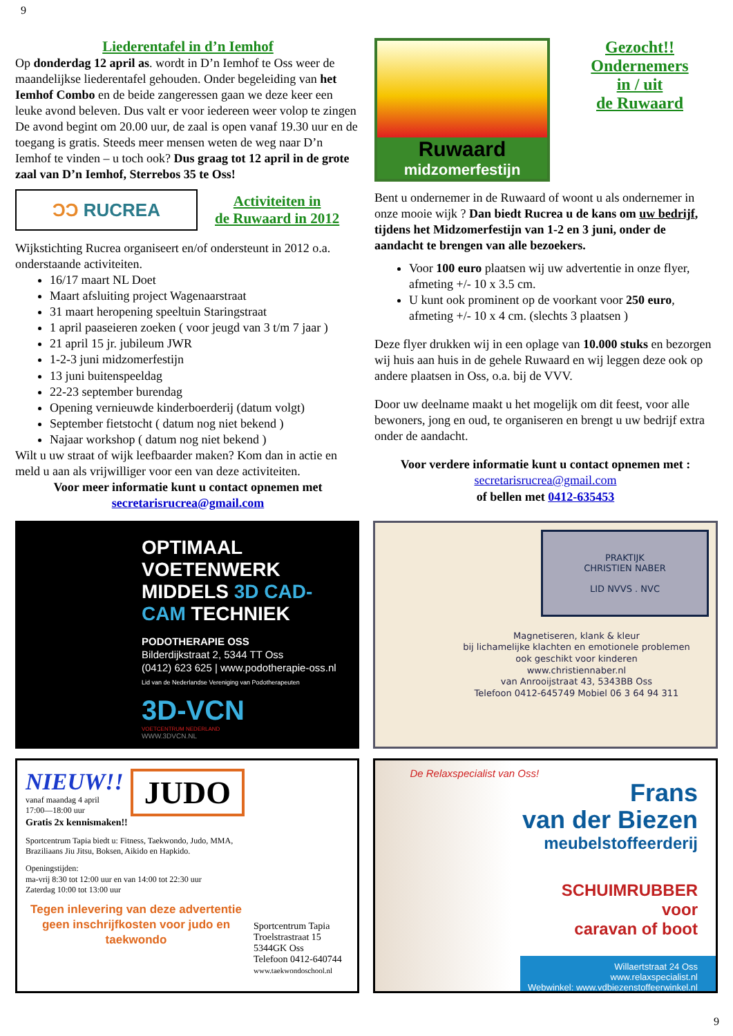9
Liederentafel in d’n Iemhof
Op donderdag 12 april as. wordt in D’n Iemhof te Oss weer de maandelijkse liederentafel gehouden. Onder begeleiding van het Iemhof Combo en de beide zangeressen gaan we deze keer een leuke avond beleven. Dus valt er voor iedereen weer volop te zingen De avond begint om 20.00 uur, de zaal is open vanaf 19.30 uur en de toegang is gratis. Steeds meer mensen weten de weg naar D’n Iemhof te vinden – u toch ook? Dus graag tot 12 april in de grote zaal van D’n Iemhof, Sterrebos 35 te Oss!
ƆƆ RUCREA
Activiteiten in
de Ruwaard in 2012
Wijkstichting Rucrea organiseert en/of ondersteunt in 2012 o.a. onderstaande activiteiten.
16/17 maart NL Doet
Maart afsluiting project Wagenaarstraat
31 maart heropening speeltuin Staringstraat
1 april paaseieren zoeken ( voor jeugd van 3 t/m 7 jaar )
21 april 15 jr. jubileum JWR
1-2-3 juni midzomerfestijn
13 juni buitenspeeldag
22-23 september burendag
Opening vernieuwde kinderboerderij (datum volgt)
September fietstocht ( datum nog niet bekend )
Najaar workshop ( datum nog niet bekend )
Wilt u uw straat of wijk leefbaarder maken? Kom dan in actie en meld u aan als vrijwilliger voor een van deze activiteiten.
Voor meer informatie kunt u contact opnemen met secretarisrucrea@gmail.com
Ruwaard
midzomerfestijn
Gezocht!!
Ondernemers
in / uit
de Ruwaard
Bent u ondernemer in de Ruwaard of woont u als ondernemer in onze mooie wijk ? Dan biedt Rucrea u de kans om uw bedrijf, tijdens het Midzomerfestijn van 1-2 en 3 juni, onder de aandacht te brengen van alle bezoekers.
Voor 100 euro plaatsen wij uw advertentie in onze flyer, afmeting +/- 10 x 3.5 cm.
U kunt ook prominent op de voorkant voor 250 euro, afmeting +/- 10 x 4 cm. (slechts 3 plaatsen )
Deze flyer drukken wij in een oplage van 10.000 stuks en bezorgen wij huis aan huis in de gehele Ruwaard en wij leggen deze ook op andere plaatsen in Oss, o.a. bij de VVV.
Door uw deelname maakt u het mogelijk om dit feest, voor alle bewoners, jong en oud, te organiseren en brengt u uw bedrijf extra onder de aandacht.
Voor verdere informatie kunt u contact opnemen met :
secretarisrucrea@gmail.com
of bellen met 0412-635453
OPTIMAAL VOETENWERK MIDDELS 3D CAD-CAM TECHNIEK
PODOTHERAPIE OSS
Bilderdijkstraat 2, 5344 TT Oss
(0412) 623 625 | www.podotherapie-oss.nl
Lid van de Nederlandse Vereniging van Podotherapeuten
3D-VCN
VOETCENTRUM NEDERLAND
WWW.3DVCN.NL
PRAKTIJK
CHRISTIEN NABER
LID NVVS . NVC
Magnetiseren, klank & kleur
bij lichamelijke klachten en emotionele problemen
ook geschikt voor kinderen
www.christiennaber.nl
van Anrooijstraat 43, 5343BB Oss
Telefoon 0412-645749 Mobiel 06 3 64 94 311
NIEUW!!
vanaf maandag 4 april
17:00—18:00 uur
JUDO
Gratis 2x kennismaken!!
Sportcentrum Tapia biedt u: Fitness, Taekwondo, Judo, MMA, Braziliaans Jiu Jitsu, Boksen, Aikido en Hapkido.
Openingstijden:
ma-vrij 8:30 tot 12:00 uur en van 14:00 tot 22:30 uur
Zaterdag 10:00 tot 13:00 uur
Tegen inlevering van deze advertentie geen inschrijfkosten voor judo en taekwondo
Sportcentrum Tapia
Troelstrastraat 15
5344GK Oss
Telefoon 0412-640744
www.taekwondoschool.nl
De Relaxspecialist van Oss!
Frans
van der Biezen
meubelstoffeerderij
SCHUIMRUBBER
voor
caravan of boot
Willaertstraat 24 Oss www.relaxspecialist.nl
Webwinkel: www.vdbiezenstoffeerwinkel.nl
9